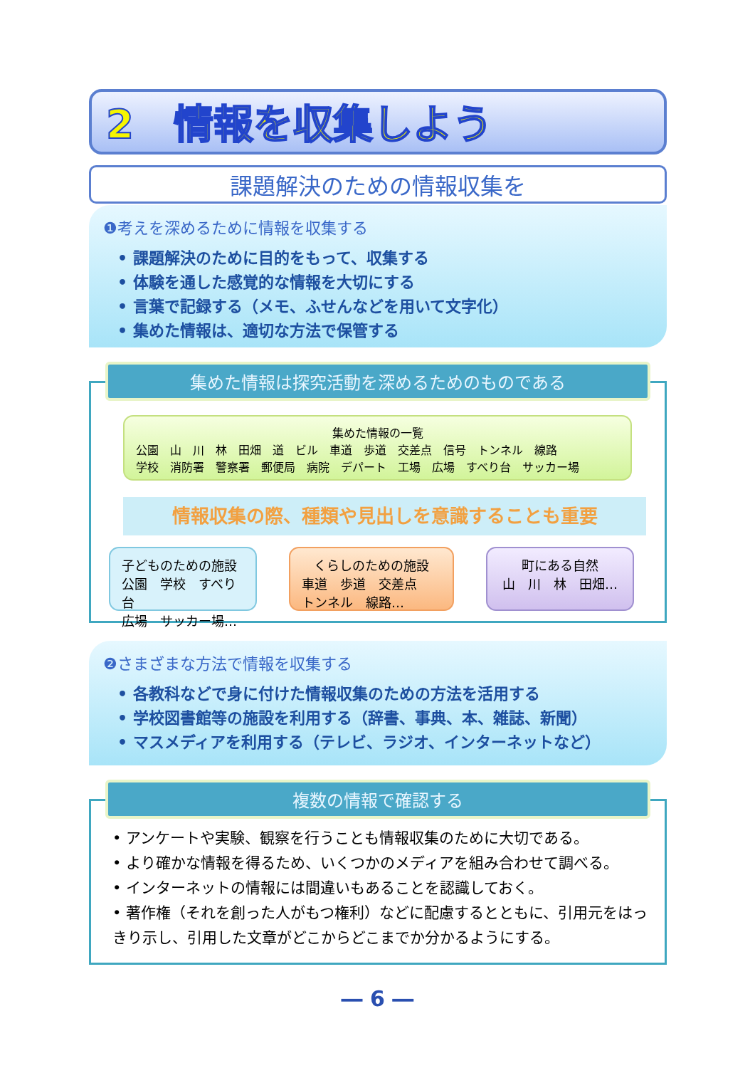2　情報を収集しよう
課題解決のための情報収集を
❶考えを深めるために情報を収集する
• 課題解決のために目的をもって、収集する
• 体験を通した感覚的な情報を大切にする
• 言葉で記録する（メモ、ふせんなどを用いて文字化）
• 集めた情報は、適切な方法で保管する
集めた情報は探究活動を深めるためのものである
集めた情報の一覧
公園　山　川　林　田畑　道　ビル　車道　歩道　交差点　信号　トンネル　線路
学校　消防署　警察署　郵便局　病院　デパート　工場　広場　すべり台　サッカー場
情報収集の際、種類や見出しを意識することも重要
子どものための施設
公園　学校　すべり台
広場　サッカー場…
くらしのための施設
車道　歩道　交差点
トンネル　線路…
町にある自然
山　川　林　田畑…
❷さまざまな方法で情報を収集する
• 各教科などで身に付けた情報収集のための方法を活用する
• 学校図書館等の施設を利用する（辞書、事典、本、雑誌、新聞）
• マスメディアを利用する（テレビ、ラジオ、インターネットなど）
複数の情報で確認する
• アンケートや実験、観察を行うことも情報収集のために大切である。
• より確かな情報を得るため、いくつかのメディアを組み合わせて調べる。
• インターネットの情報には間違いもあることを認識しておく。
• 著作権（それを創った人がもつ権利）などに配慮するとともに、引用元をはっきり示し、引用した文章がどこからどこまでか分かるようにする。
― 6 ―